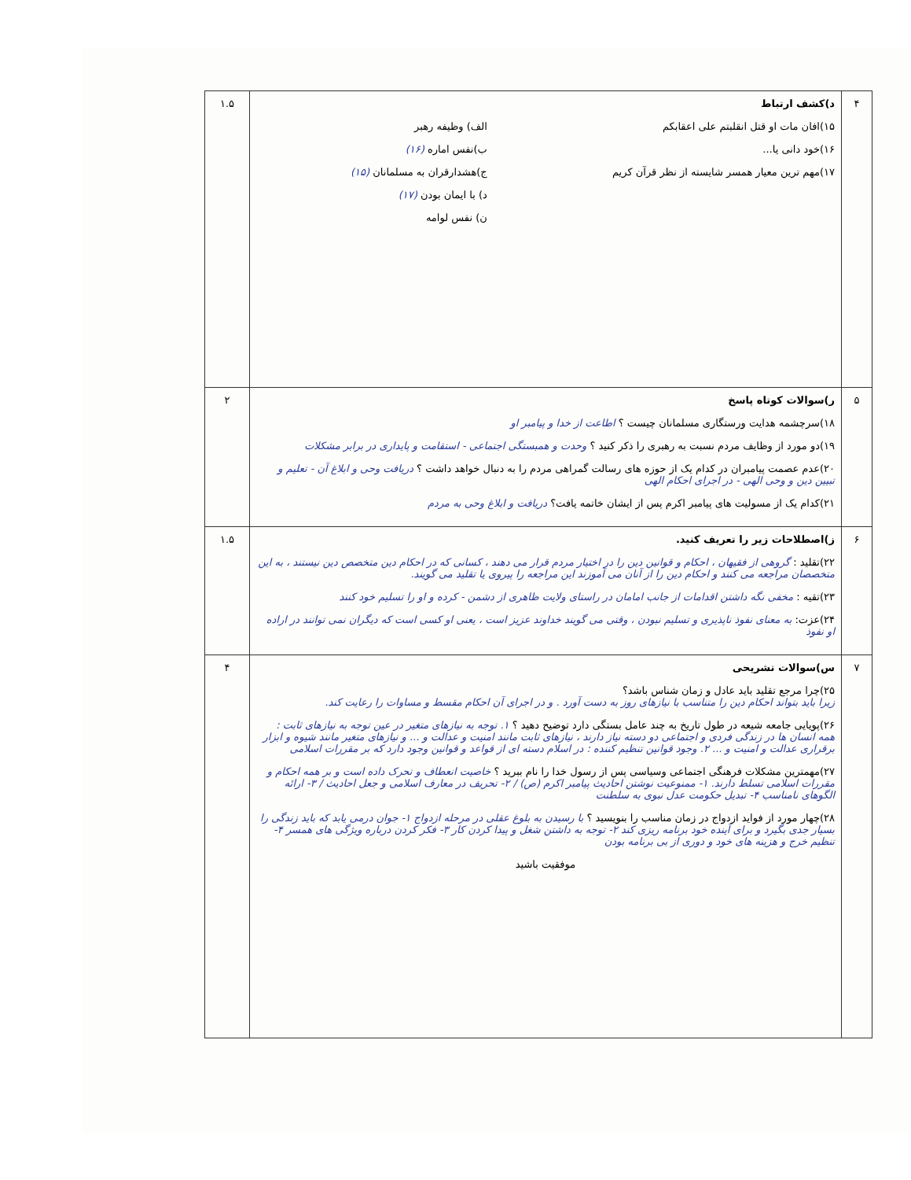| ۴ | د)کشف ارتباط ۱۵)افان مات او قتل انقلبتم علی اعقابکم ۱۶)خود دانی یا... ۱۷)مهم ترین معیار همسر شایسته از نظر قرآن کریم الف) وظیفه رهبر ب)نفس اماره (۱۶) ج)هشدارقران به مسلمانان (۱۵) د) با ایمان بودن (۱۷) ن) نفس لوامه | ۱.۵ |
| ۵ | ر)سوالات کوتاه پاسخ ۱۸)سرچشمه هدایت ورستگاری مسلمانان چیست ؟ اطاعت از خدا و پیامبر او ۱۹)دو مورد از وظایف مردم نسبت به رهبری را ذکر کنید ؟ وحدت و همبستگی اجتماعی - استقامت و پایداری در برابر مشکلات ۲۰)عدم عصمت پیامبران در کدام یک از حوزه های رسالت گمراهی مردم را به دنبال خواهد داشت ؟ دریافت وحی و ابلاغ آن - تعلیم و تبیین دین و وحی الهی - در اجرای احکام الهی ۲۱)کدام یک از مسولیت های پیامبر اکرم پس از ایشان خاتمه یافت؟ دریافت و ابلاغ وحی به مردم | ۲ |
| ۶ | ز)اصطلاحات زیر را تعریف کنید. ۲۲)تقلید : گروهی از فقیهان ، احکام و قوانین دین را در اختیار مردم قرار می دهند ، کسانی که در احکام دین متخصص دین نیستند ، به این متخصصان مراجعه می کنند و احکام دین را از آنان می آموزند این مراجعه را پیروی یا تقلید می گویند. ۲۳)تقیه : مخفی نگه داشتن اقدامات از جانب امامان در راستای ولایت ظاهری از دشمن - کرده و او را تسلیم خود کنند ۲۴)عزت: به معنای نفوذ ناپذیری و تسلیم نبودن ، وقتی می گویند خداوند عزیز است ، یعنی او کسی است که دیگران نمی توانند در اراده او نفوذ | ۱.۵ |
| ۷ | س)سوالات تشریحی ۲۵)چرا مرجع تقلید باید عادل و زمان شناس باشد؟ زیرا باید بتواند احکام دین را متناسب با نیازهای روز به دست آورد . و در اجرای آن احکام مقسط و مساوات را رعایت کند. ۲۶)پویایی جامعه شیعه در طول تاریخ به چند عامل بستگی دارد توضیح دهید ؟ ۱. توجه به نیازهای متغیر در عین توجه به نیازهای ثابت : همه انسان ها در زندگی فردی و اجتماعی دو دسته نیاز دارند ، نیازهای ثابت مانند امنیت و عدالت و ... و نیازهای متغیر مانند شیوه و ابزار برقراری عدالت و امنیت و ... ۲. وجود قوانین تنظیم کننده : در اسلام دسته ای از قواعد و قوانین وجود دارد که بر مقررات اسلامی ۲۷)مهمترین مشکلات فرهنگی اجتماعی وسیاسی پس از رسول خدا را نام ببرید ؟ خاصیت انعطاف و تحرک داده است و بر همه احکام و مقررات اسلامی تسلط دارند. ۱- ممنوعیت نوشتن احادیث پیامبر اکرم (ص) / ۲- تحریف در معارف اسلامی و جعل احادیث / ۳- ارائه الگوهای نامناسب ۴- تبدیل حکومت عدل نبوی به سلطنت ۲۸)چهار مورد از فواید ازدواج در زمان مناسب را بنویسید ؟ با رسیدن به بلوغ عقلی در مرحله ازدواج ۱- جوان درمی یابد که باید زندگی را بسیار جدی بگیرد و برای آینده خود برنامه ریزی کند ۲- توجه به داشتن شغل و پیدا کردن کار ۳- فکر کردن درباره ویژگی های همسر ۴- تنظیم خرج و هزینه های خود و دوری از بی برنامه بودن موفقیت باشید | ۴ |